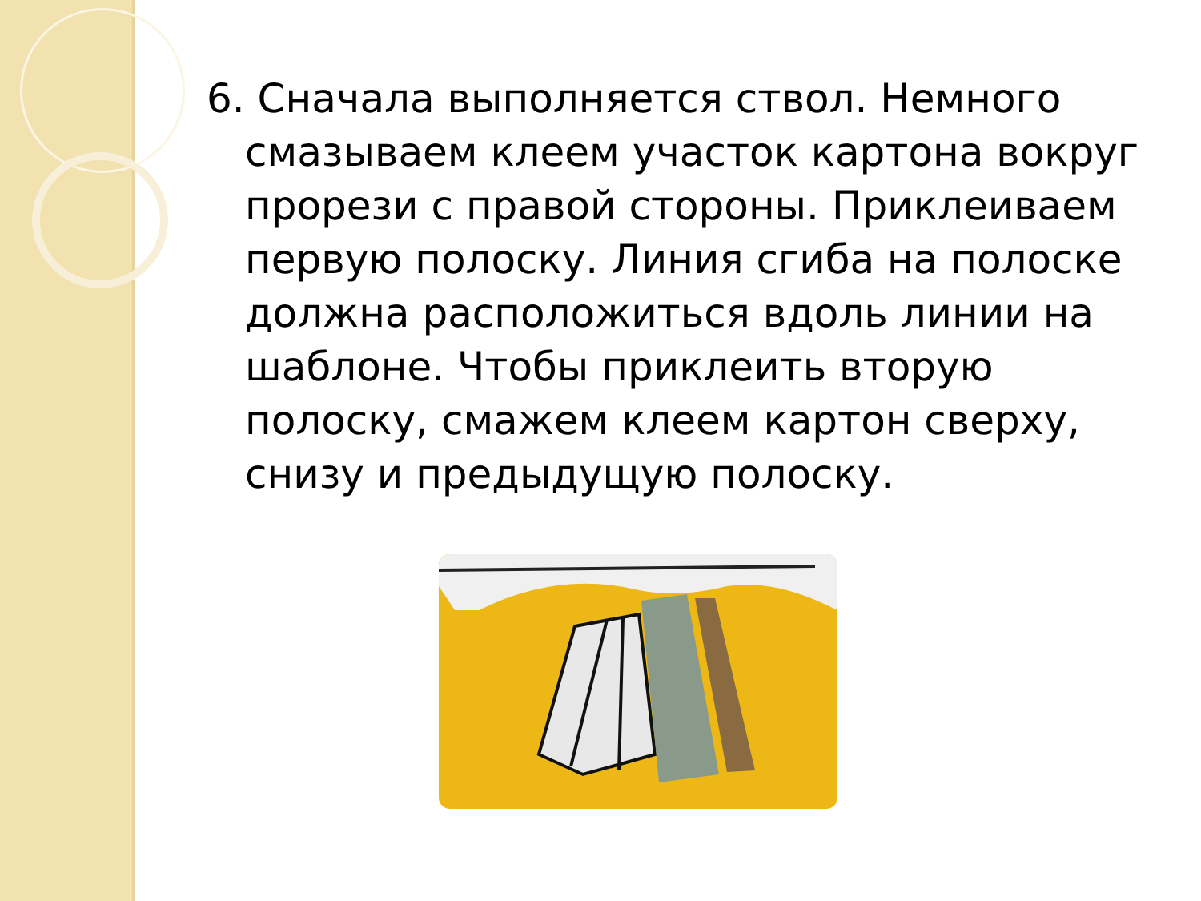6. Сначала выполняется ствол. Немного смазываем клеем участок картона вокруг прорези с правой стороны. Приклеиваем первую полоску. Линия сгиба на полоске должна расположиться вдоль линии на шаблоне. Чтобы приклеить вторую полоску, смажем клеем картон сверху, снизу и предыдущую полоску.